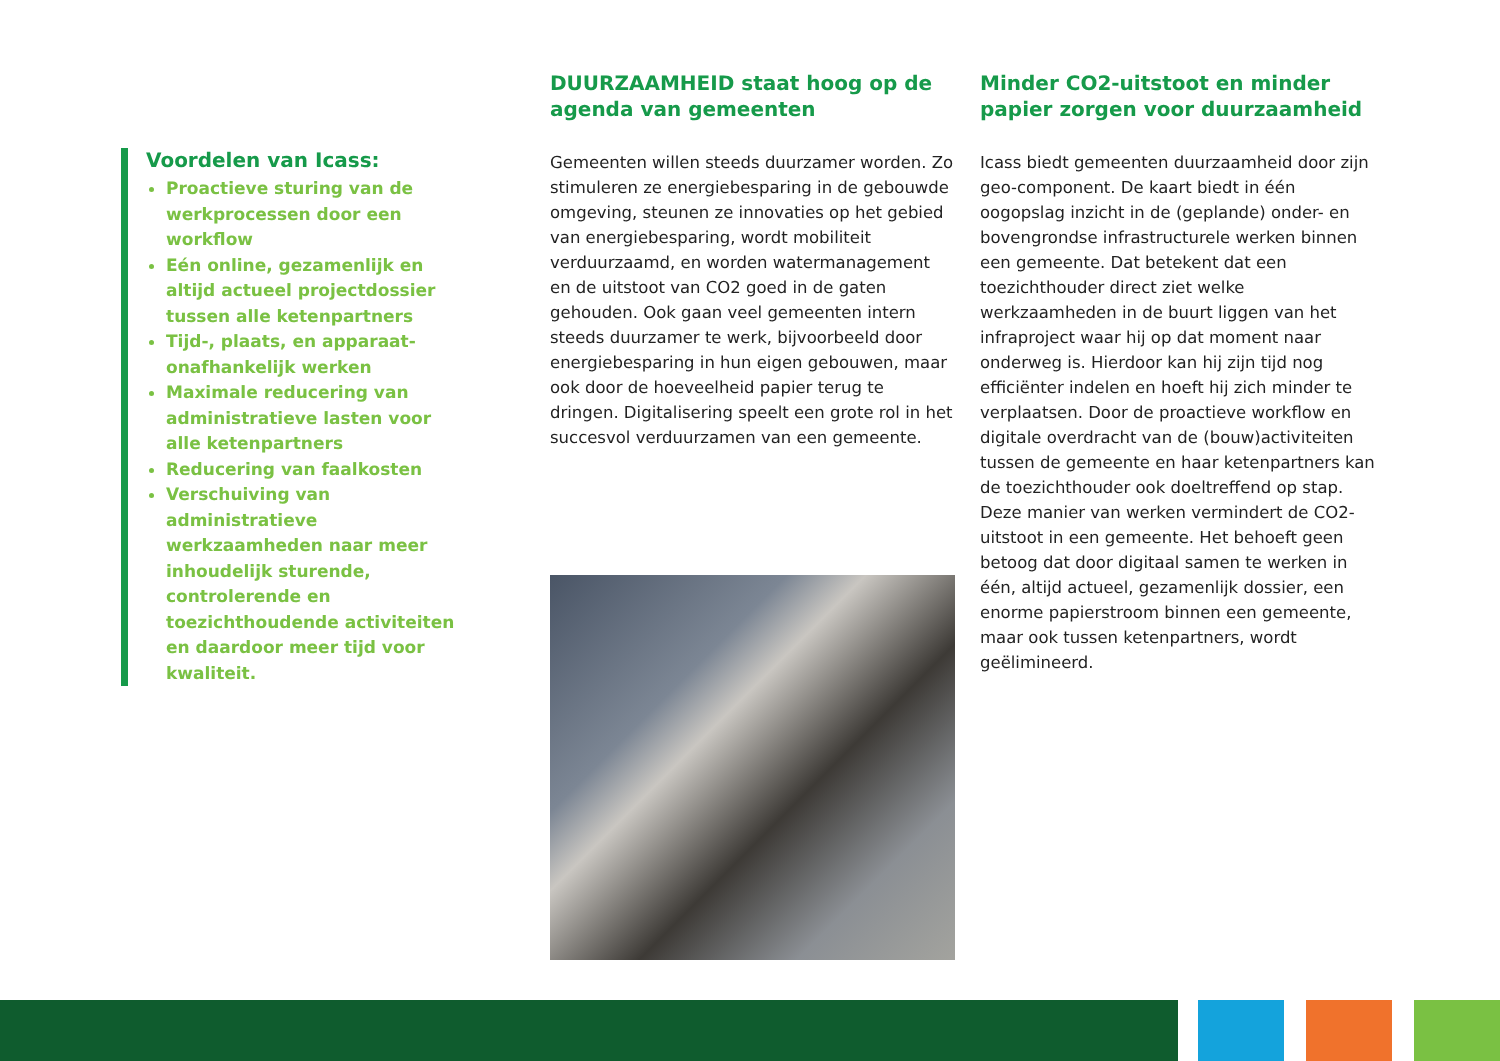Voordelen van Icass:
Proactieve sturing van de werkprocessen door een workflow
Eén online, gezamenlijk en altijd actueel projectdossier tussen alle ketenpartners
Tijd-, plaats, en apparaat-onafhankelijk werken
Maximale reducering van administratieve lasten voor alle ketenpartners
Reducering van faalkosten
Verschuiving van administratieve werkzaamheden naar meer inhoudelijk sturende, controlerende en toezichthoudende activiteiten en daardoor meer tijd voor kwaliteit.
DUURZAAMHEID staat hoog op de agenda van gemeenten
Gemeenten willen steeds duurzamer worden. Zo stimuleren ze energiebesparing in de gebouwde omgeving, steunen ze innovaties op het gebied van energiebesparing, wordt mobiliteit verduurzaamd, en worden watermanagement en de uitstoot van CO2 goed in de gaten gehouden. Ook gaan veel gemeenten intern steeds duurzamer te werk, bijvoorbeeld door energiebesparing in hun eigen gebouwen, maar ook door de hoeveelheid papier terug te dringen. Digitalisering speelt een grote rol in het succesvol verduurzamen van een gemeente.
Minder CO2-uitstoot en minder papier zorgen voor duurzaamheid
Icass biedt gemeenten duurzaamheid door zijn geo-component. De kaart biedt in één oogopslag inzicht in de (geplande) onder- en bovengrondse infrastructurele werken binnen een gemeente. Dat betekent dat een toezichthouder direct ziet welke werkzaamheden in de buurt liggen van het infraproject waar hij op dat moment naar onderweg is. Hierdoor kan hij zijn tijd nog efficiënter indelen en hoeft hij zich minder te verplaatsen. Door de proactieve workflow en digitale overdracht van de (bouw)activiteiten tussen de gemeente en haar ketenpartners kan de toezichthouder ook doeltreffend op stap. Deze manier van werken vermindert de CO2-uitstoot in een gemeente. Het behoeft geen betoog dat door digitaal samen te werken in één, altijd actueel, gezamenlijk dossier, een enorme papierstroom binnen een gemeente, maar ook tussen ketenpartners, wordt geëlimineerd.